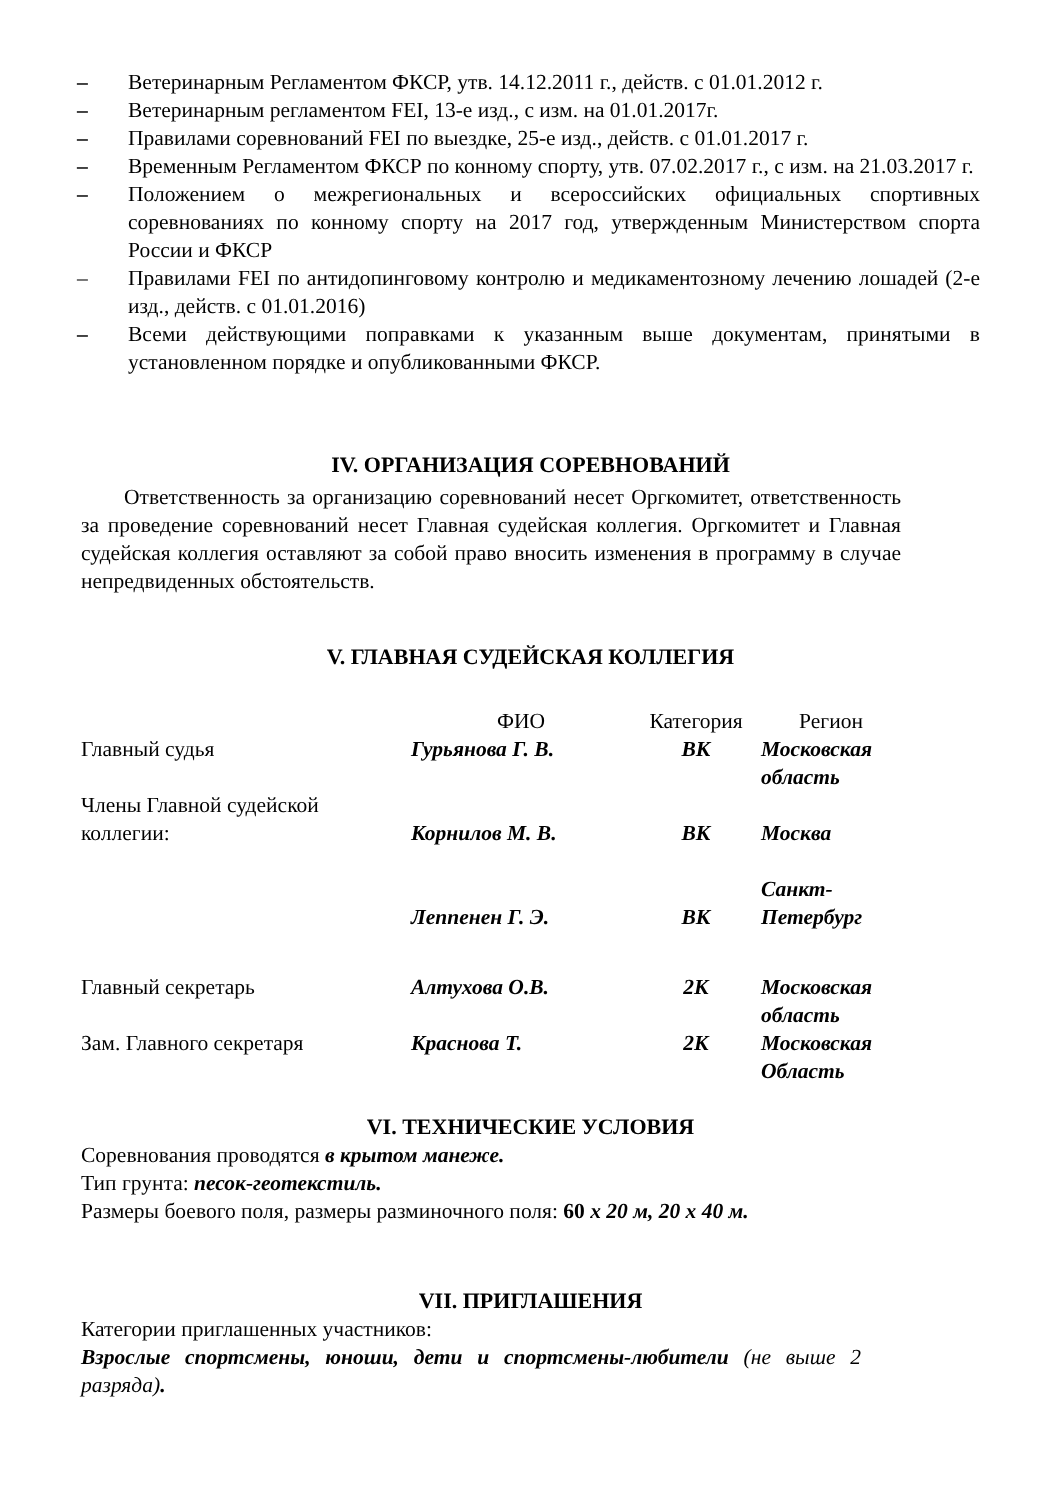– Ветеринарным Регламентом ФКСР, утв. 14.12.2011 г., действ. с 01.01.2012 г.
– Ветеринарным регламентом FEI, 13-е изд., с изм. на 01.01.2017г.
– Правилами соревнований FEI по выездке, 25-е изд., действ. с 01.01.2017 г.
– Временным Регламентом ФКСР по конному спорту, утв. 07.02.2017 г., с изм. на 21.03.2017 г.
– Положением о межрегиональных и всероссийских официальных спортивных соревнованиях по конному спорту на 2017 год, утвержденным Министерством спорта России и ФКСР
– Правилами FEI по антидопинговому контролю и медикаментозному лечению лошадей (2-е изд., действ. с 01.01.2016)
– Всеми действующими поправками к указанным выше документам, принятыми в установленном порядке и опубликованными ФКСР.
IV. ОРГАНИЗАЦИЯ СОРЕВНОВАНИЙ
Ответственность за организацию соревнований несет Оргкомитет, ответственность за проведение соревнований несет Главная судейская коллегия. Оргкомитет и Главная судейская коллегия оставляют за собой право вносить изменения в программу в случае непредвиденных обстоятельств.
V. ГЛАВНАЯ СУДЕЙСКАЯ КОЛЛЕГИЯ
| | ФИО | Категория | Регион |
| Главный судья | Гурьянова Г. В. | ВК | Московская область |
| Члены Главной судейской коллегии: | Корнилов М. В. | ВК | Москва |
| | Леппенен Г. Э. | ВК | Санкт- Петербург |
| Главный секретарь | Алтухова О.В. | 2К | Московская область |
| Зам. Главного секретаря | Краснова Т. | 2К | Московская Область |
VI. ТЕХНИЧЕСКИЕ УСЛОВИЯ
Соревнования проводятся в крытом манеже.
Тип грунта: песок-геотекстиль.
Размеры боевого поля, размеры разминочного поля: 60 х 20 м, 20 х 40 м.
VII. ПРИГЛАШЕНИЯ
Категории приглашенных участников:
Взрослые спортсмены, юноши, дети и спортсмены-любители (не выше 2 разряда).